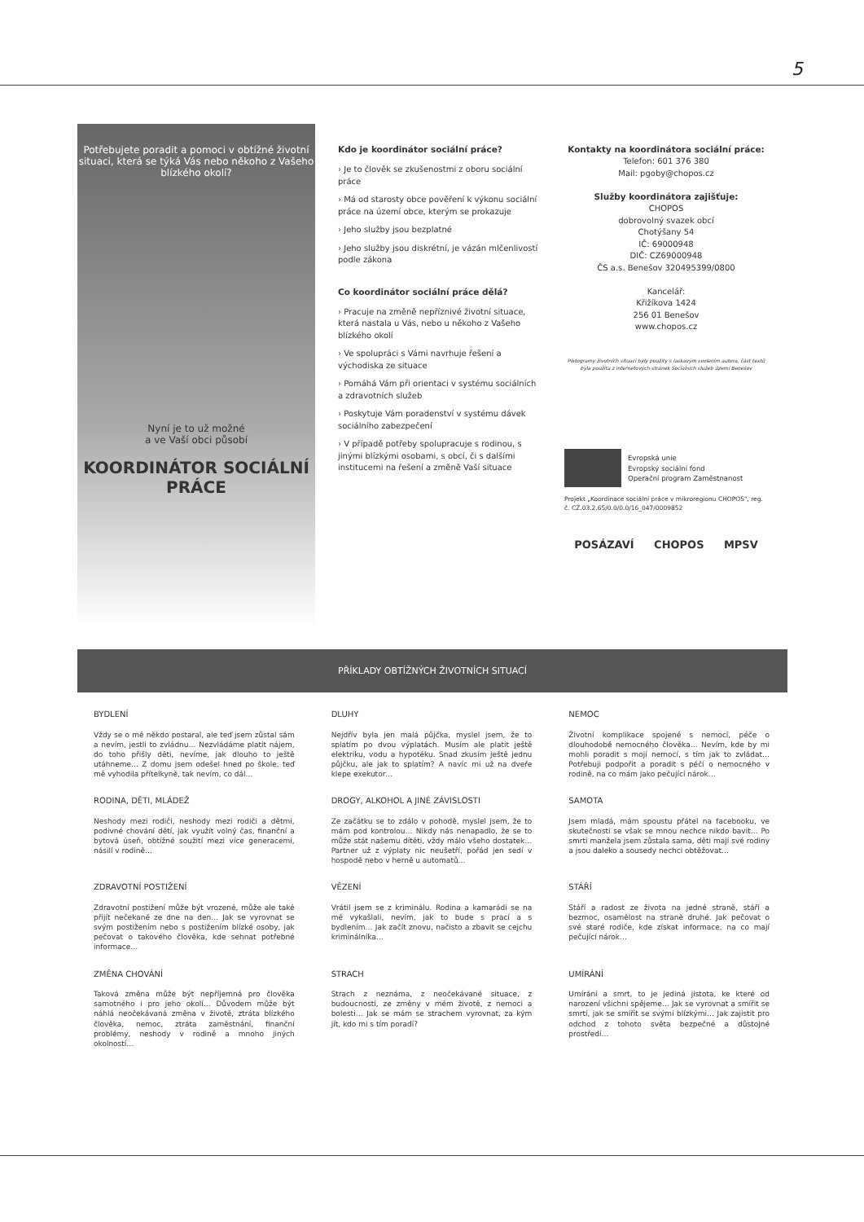5
Potřebujete poradit a pomoci v obtížné životní situaci, která se týká Vás nebo někoho z Vašeho blízkého okolí?
Nyní je to už možné
a ve Vaší obci působí
KOORDINÁTOR SOCIÁLNÍ PRÁCE
Kdo je koordinátor sociální práce?
› Je to člověk se zkušenostmi z oboru sociální práce
› Má od starosty obce pověření k výkonu sociální práce na území obce, kterým se prokazuje
› Jeho služby jsou bezplatné
› Jeho služby jsou diskrétní, je vázán mlčenlivostí podle zákona
Co koordinátor sociální práce dělá?
› Pracuje na změně nepříznivé životní situace, která nastala u Vás, nebo u někoho z Vašeho blízkého okolí
› Ve spolupráci s Vámi navrhuje řešení a východiska ze situace
› Pomáhá Vám při orientaci v systému sociálních a zdravotních služeb
› Poskytuje Vám poradenství v systému dávek sociálního zabezpečení
› V případě potřeby spolupracuje s rodinou, s jinými blízkými osobami, s obcí, či s dalšími institucemi na řešení a změně Vaší situace
Kontakty na koordinátora sociální práce:
Telefon: 601 376 380
Mail: pgoby@chopos.cz
Služby koordinátora zajišťuje:
CHOPOS
dobrovolný svazek obcí
Chotýšany 54
IČ: 69000948
DIČ: CZ69000948
ČS a.s. Benešov 320495399/0800
Kancelář:
Křižíkova 1424
256 01 Benešov
www.chopos.cz
Piktogramy životních situací byly použity s laskavým svolením autora, část textů byla použita z internetových stránek Sociálních služeb území Benešov
Evropská unie
Evropský sociální fond
Operační program Zaměstnanost
Projekt „Koordinace sociální práce v mikroregionu CHOPOS", reg. č. CZ.03.2.65/0.0/0.0/16_047/0009852
POSÁZAVÍ CHOPOS MPSV
PŘÍKLADY OBTÍŽNÝCH ŽIVOTNÍCH SITUACÍ
BYDLENÍ
Vždy se o mě někdo postaral, ale teď jsem zůstal sám a nevím, jestli to zvládnu… Nezvládáme platit nájem, do toho přišly děti, nevíme, jak dlouho to ještě utáhneme… Z domu jsem odešel hned po škole, teď mě vyhodila přítelkyně, tak nevím, co dál…
DLUHY
Nejdřív byla jen malá půjčka, myslel jsem, že to splatím po dvou výplatách. Musím ale platit ještě elektriku, vodu a hypotéku. Snad zkusím ještě jednu půjčku, ale jak to splatím? A navíc mi už na dveře klepe exekutor…
NEMOC
Životní komplikace spojené s nemocí, péče o dlouhodobě nemocného člověka… Nevím, kde by mi mohli poradit s mojí nemocí, s tím jak to zvládat… Potřebuji podpořit a poradit s péčí o nemocného v rodině, na co mám jako pečující nárok…
RODINA, DĚTI, MLÁDEŽ
Neshody mezi rodiči, neshody mezi rodiči a dětmi, podivné chování dětí, jak využít volný čas, finanční a bytová úseň, obtížné soužití mezi více generacemi, násilí v rodině…
DROGY, ALKOHOL A JINÉ ZÁVISLOSTI
Ze začátku se to zdálo v pohodě, myslel jsem, že to mám pod kontrolou… Nikdy nás nenapadlo, že se to může stát našemu dítěti, vždy málo všeho dostatek… Partner už z výplaty nic neušetří, pořád jen sedí v hospodě nebo v herně u automatů…
SAMOTA
Jsem mladá, mám spoustu přátel na facebooku, ve skutečnosti se však se mnou nechce nikdo bavit… Po smrti manžela jsem zůstala sama, děti mají své rodiny a jsou daleko a sousedy nechci obtěžovat…
ZDRAVOTNÍ POSTIŽENÍ
Zdravotní postižení může být vrozené, může ale také přijít nečekaně ze dne na den… Jak se vyrovnat se svým postižením nebo s postižením blízké osoby, jak pečovat o takového člověka, kde sehnat potřebné informace…
VĚZENÍ
Vrátil jsem se z kriminálu. Rodina a kamarádi se na mě vykašlali, nevím, jak to bude s prací a s bydlením… Jak začít znovu, načisto a zbavit se cejchu kriminálníka…
STÁŘÍ
Stáří a radost ze života na jedné straně, stáří a bezmoc, osamělost na straně druhé. Jak pečovat o své staré rodiče, kde získat informace, na co mají pečující nárok…
ZMĚNA CHOVÁNÍ
Taková změna může být nepříjemná pro člověka samotného i pro jeho okolí… Důvodem může být náhlá neočekávaná změna v životě, ztráta blízkého člověka, nemoc, ztráta zaměstnání, finanční problémy, neshody v rodině a mnoho jiných okolností…
STRACH
Strach z neznáma, z neočekávané situace, z budoucnosti, ze změny v mém životě, z nemoci a bolesti… Jak se mám se strachem vyrovnat, za kým jít, kdo mi s tím poradí?
UMÍRÁNÍ
Umírání a smrt, to je jediná jistota, ke které od narození všichni spějeme… Jak se vyrovnat a smířit se smrtí, jak se smířit se svými blízkými… Jak zajistit pro odchod z tohoto světa bezpečné a důstojné prostředí…